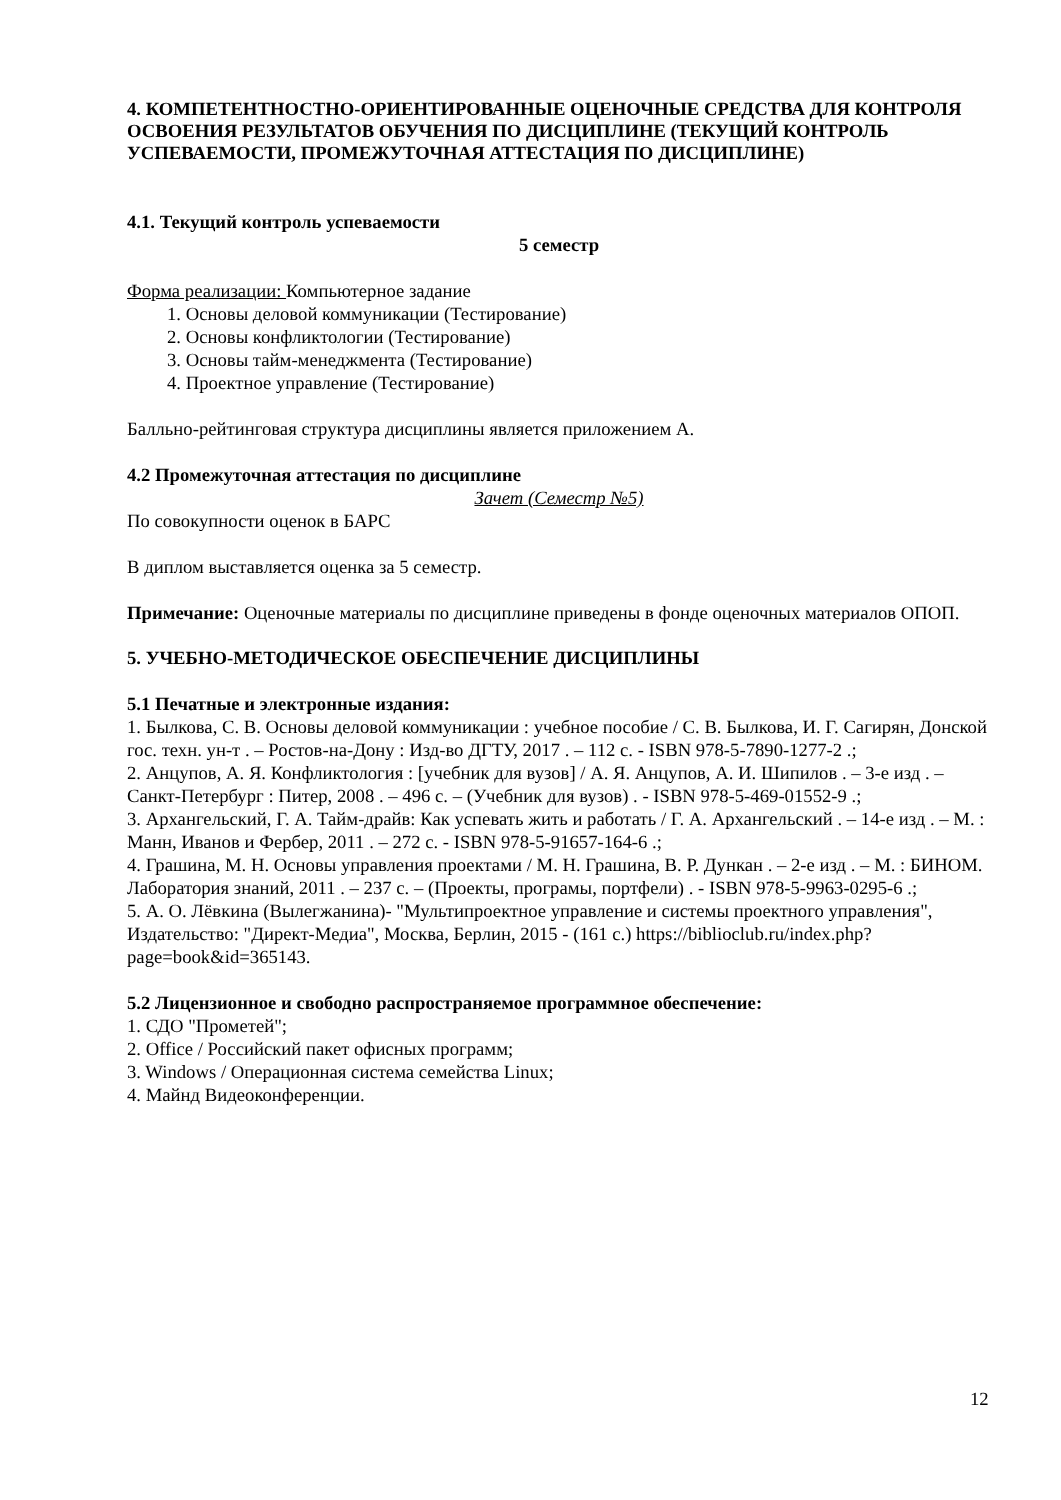4. КОМПЕТЕНТНОСТНО-ОРИЕНТИРОВАННЫЕ ОЦЕНОЧНЫЕ СРЕДСТВА ДЛЯ КОНТРОЛЯ ОСВОЕНИЯ РЕЗУЛЬТАТОВ ОБУЧЕНИЯ ПО ДИСЦИПЛИНЕ (ТЕКУЩИЙ КОНТРОЛЬ УСПЕВАЕМОСТИ, ПРОМЕЖУТОЧНАЯ АТТЕСТАЦИЯ ПО ДИСЦИПЛИНЕ)
4.1. Текущий контроль успеваемости
5 семестр
Форма реализации: Компьютерное задание
1. Основы деловой коммуникации (Тестирование)
2. Основы конфликтологии (Тестирование)
3. Основы тайм-менеджмента (Тестирование)
4. Проектное управление (Тестирование)
Балльно-рейтинговая структура дисциплины является приложением А.
4.2 Промежуточная аттестация по дисциплине
Зачет (Семестр №5)
По совокупности оценок в БАРС
В диплом выставляется оценка за 5 семестр.
Примечание: Оценочные материалы по дисциплине приведены в фонде оценочных материалов ОПОП.
5. УЧЕБНО-МЕТОДИЧЕСКОЕ ОБЕСПЕЧЕНИЕ ДИСЦИПЛИНЫ
5.1 Печатные и электронные издания:
1. Былкова, С. В. Основы деловой коммуникации : учебное пособие / С. В. Былкова, И. Г. Сагирян, Донской гос. техн. ун-т . – Ростов-на-Дону : Изд-во ДГТУ, 2017 . – 112 с. - ISBN 978-5-7890-1277-2 .;
2. Анцупов, А. Я. Конфликтология : [учебник для вузов] / А. Я. Анцупов, А. И. Шипилов . – 3-е изд . – Санкт-Петербург : Питер, 2008 . – 496 с. – (Учебник для вузов) . - ISBN 978-5-469-01552-9 .;
3. Архангельский, Г. А. Тайм-драйв: Как успевать жить и работать / Г. А. Архангельский . – 14-е изд . – М. : Манн, Иванов и Фербер, 2011 . – 272 с. - ISBN 978-5-91657-164-6 .;
4. Грашина, М. Н. Основы управления проектами / М. Н. Грашина, В. Р. Дункан . – 2-е изд . – М. : БИНОМ. Лаборатория знаний, 2011 . – 237 с. – (Проекты, програмы, портфели) . - ISBN 978-5-9963-0295-6 .;
5. А. О. Лёвкина (Вылегжанина)- "Мультипроектное управление и системы проектного управления", Издательство: "Директ-Медиа", Москва, Берлин, 2015 - (161 с.) https://biblioclub.ru/index.php?page=book&id=365143.
5.2 Лицензионное и свободно распространяемое программное обеспечение:
1. СДО "Прометей";
2. Office / Российский пакет офисных программ;
3. Windows / Операционная система семейства Linux;
4. Майнд Видеоконференции.
12